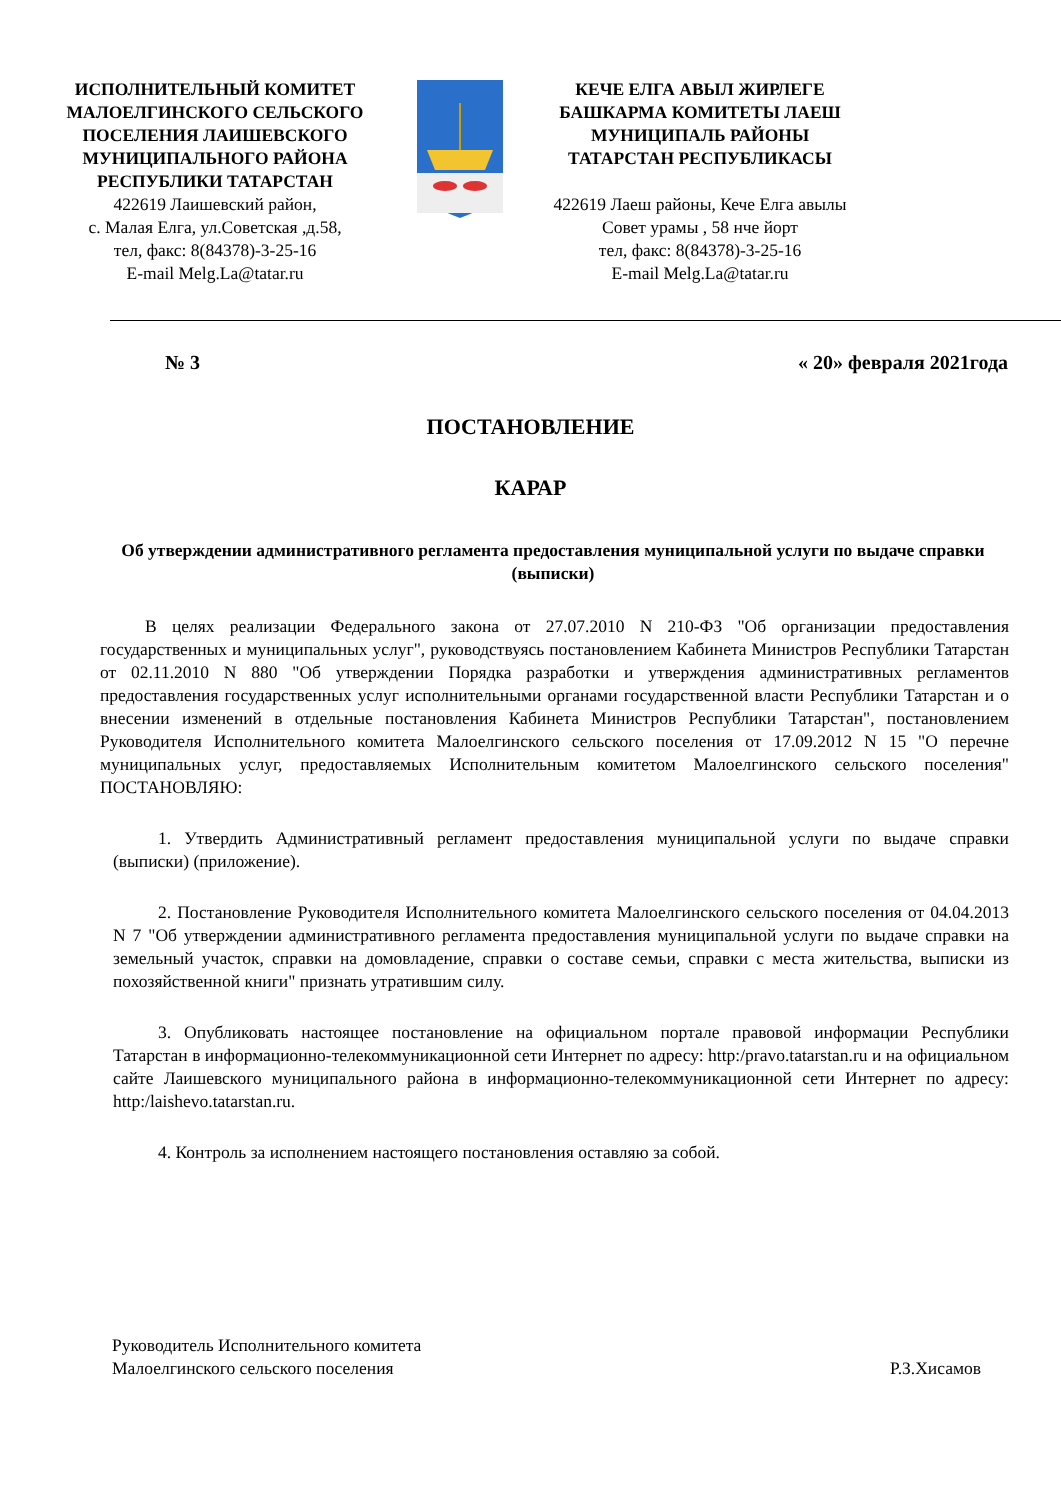ИСПОЛНИТЕЛЬНЫЙ КОМИТЕТ
МАЛОЕЛГИНСКОГО СЕЛЬСКОГО
ПОСЕЛЕНИЯ ЛАИШЕВСКОГО
МУНИЦИПАЛЬНОГО РАЙОНА
РЕСПУБЛИКИ ТАТАРСТАН
422619 Лаишевский район,
с. Малая Елга, ул.Советская ,д.58,
тел, факс: 8(84378)-3-25-16
E-mail Melg.La@tatar.ru
КЕЧЕ ЕЛГА АВЫЛ ЖИРЛЕГЕ
БАШКАРМА КОМИТЕТЫ ЛАЕШ
МУНИЦИПАЛЬ РАЙОНЫ
ТАТАРСТАН РЕСПУБЛИКАСЫ
422619 Лаеш районы, Кече Елга авылы
Совет урамы , 58 нче йорт
тел, факс: 8(84378)-3-25-16
E-mail Melg.La@tatar.ru
№ 3 « 20» февраля 2021года
ПОСТАНОВЛЕНИЕ
КАРАР
Об утверждении административного регламента предоставления муниципальной услуги по выдаче справки (выписки)
В целях реализации Федерального закона от 27.07.2010 N 210-ФЗ "Об организации предоставления государственных и муниципальных услуг", руководствуясь постановлением Кабинета Министров Республики Татарстан от 02.11.2010 N 880 "Об утверждении Порядка разработки и утверждения административных регламентов предоставления государственных услуг исполнительными органами государственной власти Республики Татарстан и о внесении изменений в отдельные постановления Кабинета Министров Республики Татарстан", постановлением Руководителя Исполнительного комитета Малоелгинского сельского поселения от 17.09.2012 N 15 "О перечне муниципальных услуг, предоставляемых Исполнительным комитетом Малоелгинского сельского поселения" ПОСТАНОВЛЯЮ:
1. Утвердить Административный регламент предоставления муниципальной услуги по выдаче справки (выписки) (приложение).
2. Постановление Руководителя Исполнительного комитета Малоелгинского сельского поселения от 04.04.2013 N 7 "Об утверждении административного регламента предоставления муниципальной услуги по выдаче справки на земельный участок, справки на домовладение, справки о составе семьи, справки с места жительства, выписки из похозяйственной книги" признать утратившим силу.
3. Опубликовать настоящее постановление на официальном портале правовой информации Республики Татарстан в информационно-телекоммуникационной сети Интернет по адресу: http:/pravo.tatarstan.ru и на официальном сайте Лаишевского муниципального района в информационно-телекоммуникационной сети Интернет по адресу: http:/laishevo.tatarstan.ru.
4. Контроль за исполнением настоящего постановления оставляю за собой.
Руководитель Исполнительного комитета
Малоелгинского сельского поселения
Р.З.Хисамов